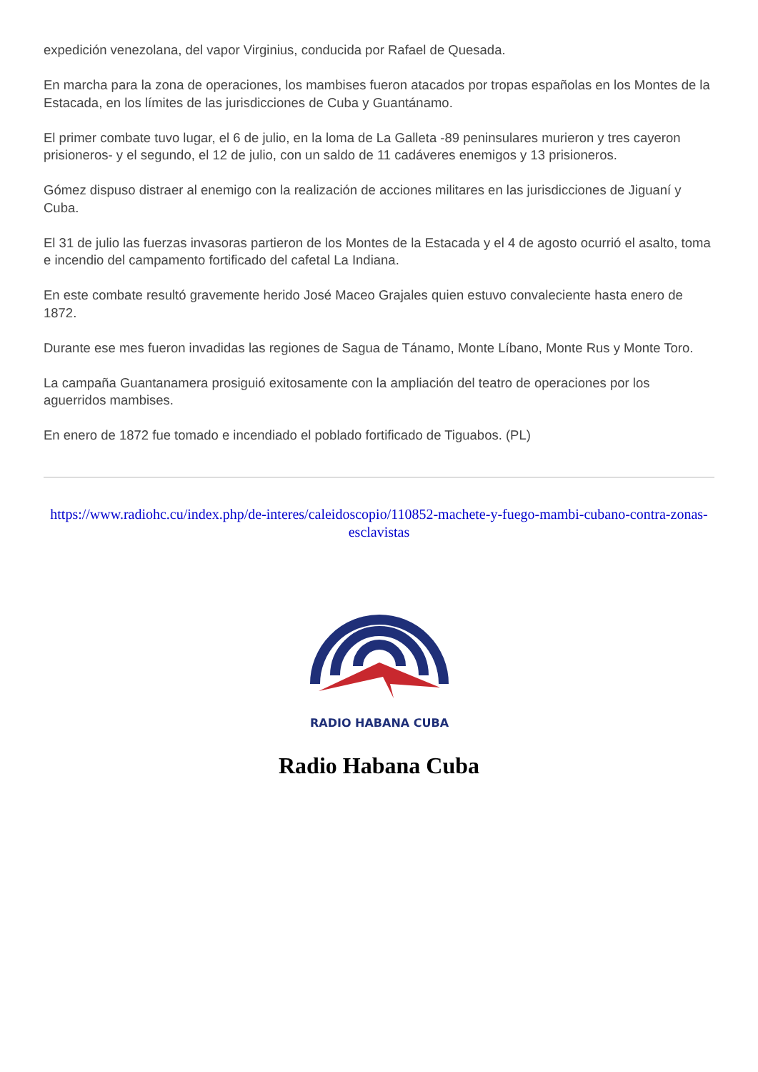expedición venezolana, del vapor Virginius, conducida por Rafael de Quesada.
En marcha para la zona de operaciones, los mambises fueron atacados por tropas españolas en los Montes de la Estacada, en los límites de las jurisdicciones de Cuba y Guantánamo.
El primer combate tuvo lugar, el 6 de julio, en la loma de La Galleta -89 peninsulares murieron y tres cayeron prisioneros- y el segundo, el 12 de julio, con un saldo de 11 cadáveres enemigos y 13 prisioneros.
Gómez dispuso distraer al enemigo con la realización de acciones militares en las jurisdicciones de Jiguaní y Cuba.
El 31 de julio las fuerzas invasoras partieron de los Montes de la Estacada y el 4 de agosto ocurrió el asalto, toma e incendio del campamento fortificado del cafetal La Indiana.
En este combate resultó gravemente herido José Maceo Grajales quien estuvo convaleciente hasta enero de 1872.
Durante ese mes fueron invadidas las regiones de Sagua de Tánamo, Monte Líbano, Monte Rus y Monte Toro.
La campaña Guantanamera prosiguió exitosamente con la ampliación del teatro de operaciones por los aguerridos mambises.
En enero de 1872 fue tomado e incendiado el poblado fortificado de Tiguabos. (PL)
https://www.radiohc.cu/index.php/de-interes/caleidoscopio/110852-machete-y-fuego-mambi-cubano-contra-zonas-esclavistas
RADIO HABANA CUBA
Radio Habana Cuba